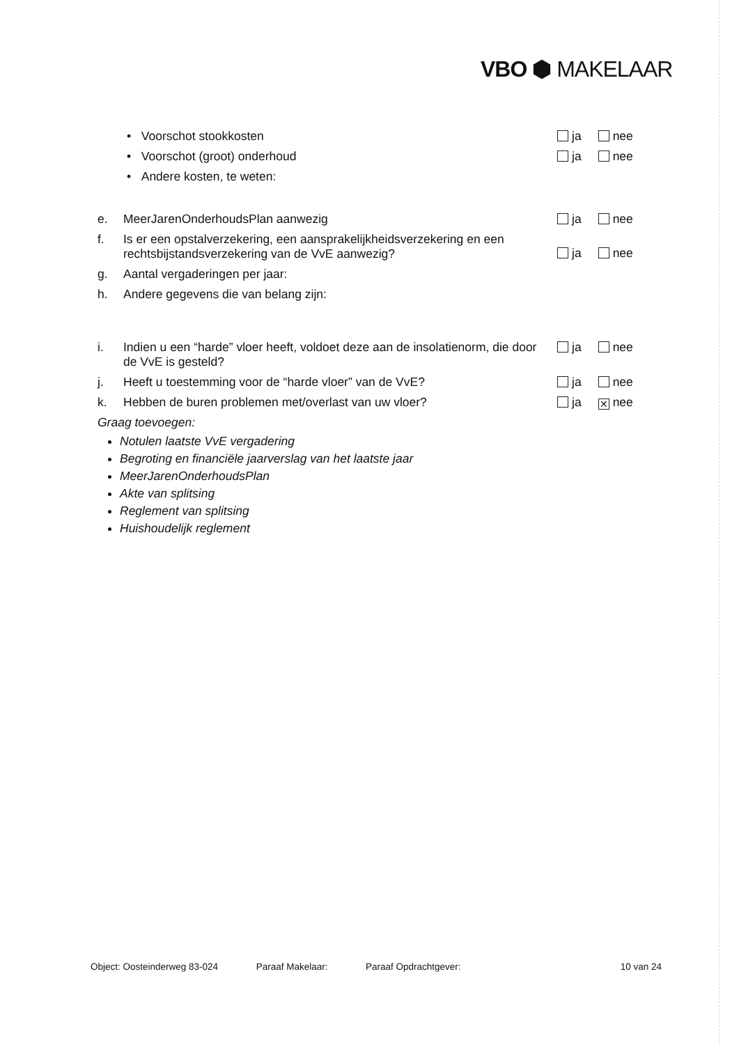VBO ⬢ MAKELAAR
• Voorschot stookkosten ja nee
• Voorschot (groot) onderhoud ja nee
• Andere kosten, te weten:
e. MeerJarenOnderhoudsPlan aanwezig ja nee
f. Is er een opstalverzekering, een aansprakelijkheidsverzekering en een rechtsbijstandsverzekering van de VvE aanwezig? ja nee
g. Aantal vergaderingen per jaar:
h. Andere gegevens die van belang zijn:
i. Indien u een “harde” vloer heeft, voldoet deze aan de insolatienorm, die door de VvE is gesteld? ja nee
j. Heeft u toestemming voor de “harde vloer” van de VvE? ja nee
k. Hebben de buren problemen met/overlast van uw vloer? ja ✕ nee
Graag toevoegen:
Notulen laatste VvE vergadering
Begroting en financiële jaarverslag van het laatste jaar
MeerJarenOnderhoudsPlan
Akte van splitsing
Reglement van splitsing
Huishoudelijk reglement
Object: Oosteinderweg 83-024 Paraaf Makelaar: Paraaf Opdrachtgever: 10 van 24